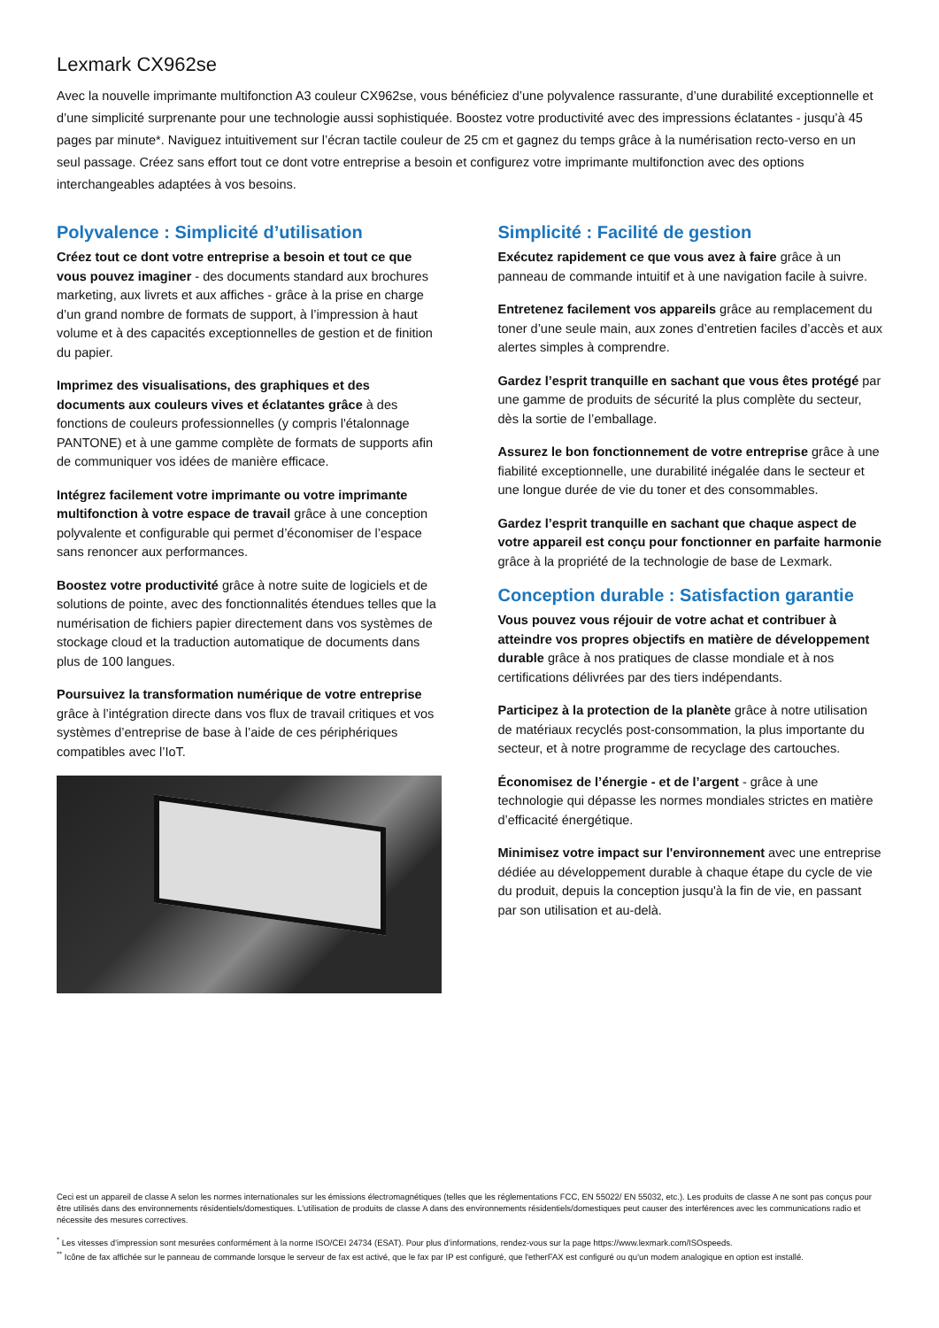Lexmark CX962se
Avec la nouvelle imprimante multifonction A3 couleur CX962se, vous bénéficiez d’une polyvalence rassurante, d’une durabilité exceptionnelle et d’une simplicité surprenante pour une technologie aussi sophistiquée. Boostez votre productivité avec des impressions éclatantes - jusqu’à 45 pages par minute*. Naviguez intuitivement sur l’écran tactile couleur de 25 cm et gagnez du temps grâce à la numérisation recto-verso en un seul passage. Créez sans effort tout ce dont votre entreprise a besoin et configurez votre imprimante multifonction avec des options interchangeables adaptées à vos besoins.
Polyvalence : Simplicité d’utilisation
Créez tout ce dont votre entreprise a besoin et tout ce que vous pouvez imaginer - des documents standard aux brochures marketing, aux livrets et aux affiches - grâce à la prise en charge d’un grand nombre de formats de support, à l’impression à haut volume et à des capacités exceptionnelles de gestion et de finition du papier.
Imprimez des visualisations, des graphiques et des documents aux couleurs vives et éclatantes grâce à des fonctions de couleurs professionnelles (y compris l'étalonnage PANTONE) et à une gamme complète de formats de supports afin de communiquer vos idées de manière efficace.
Intégrez facilement votre imprimante ou votre imprimante multifonction à votre espace de travail grâce à une conception polyvalente et configurable qui permet d’économiser de l’espace sans renoncer aux performances.
Boostez votre productivité grâce à notre suite de logiciels et de solutions de pointe, avec des fonctionnalités étendues telles que la numérisation de fichiers papier directement dans vos systèmes de stockage cloud et la traduction automatique de documents dans plus de 100 langues.
Poursuivez la transformation numérique de votre entreprise grâce à l’intégration directe dans vos flux de travail critiques et vos systèmes d’entreprise de base à l’aide de ces périphériques compatibles avec l’IoT.
Simplicité : Facilité de gestion
Exécutez rapidement ce que vous avez à faire grâce à un panneau de commande intuitif et à une navigation facile à suivre.
Entretenez facilement vos appareils grâce au remplacement du toner d’une seule main, aux zones d’entretien faciles d’accès et aux alertes simples à comprendre.
Gardez l’esprit tranquille en sachant que vous êtes protégé par une gamme de produits de sécurité la plus complète du secteur, dès la sortie de l’emballage.
Assurez le bon fonctionnement de votre entreprise grâce à une fiabilité exceptionnelle, une durabilité inégalée dans le secteur et une longue durée de vie du toner et des consommables.
Gardez l’esprit tranquille en sachant que chaque aspect de votre appareil est conçu pour fonctionner en parfaite harmonie grâce à la propriété de la technologie de base de Lexmark.
Conception durable : Satisfaction garantie
Vous pouvez vous réjouir de votre achat et contribuer à atteindre vos propres objectifs en matière de développement durable grâce à nos pratiques de classe mondiale et à nos certifications délivrées par des tiers indépendants.
Participez à la protection de la planète grâce à notre utilisation de matériaux recyclés post-consommation, la plus importante du secteur, et à notre programme de recyclage des cartouches.
Économisez de l’énergie - et de l’argent - grâce à une technologie qui dépasse les normes mondiales strictes en matière d’efficacité énergétique.
Minimisez votre impact sur l'environnement avec une entreprise dédiée au développement durable à chaque étape du cycle de vie du produit, depuis la conception jusqu'à la fin de vie, en passant par son utilisation et au-delà.
Ceci est un appareil de classe A selon les normes internationales sur les émissions électromagnétiques (telles que les réglementations FCC, EN 55022/ EN 55032, etc.). Les produits de classe A ne sont pas conçus pour être utilisés dans des environnements résidentiels/domestiques. L'utilisation de produits de classe A dans des environnements résidentiels/domestiques peut causer des interférences avec les communications radio et nécessite des mesures correctives.
<sup>*</sup> Les vitesses d’impression sont mesurées conformément à la norme ISO/CEI 24734 (ESAT). Pour plus d’informations, rendez-vous sur la page https://www.lexmark.com/ISOspeeds.
<sup>**</sup> Icône de fax affichée sur le panneau de commande lorsque le serveur de fax est activé, que le fax par IP est configuré, que l'etherFAX est configuré ou qu'un modem analogique en option est installé.